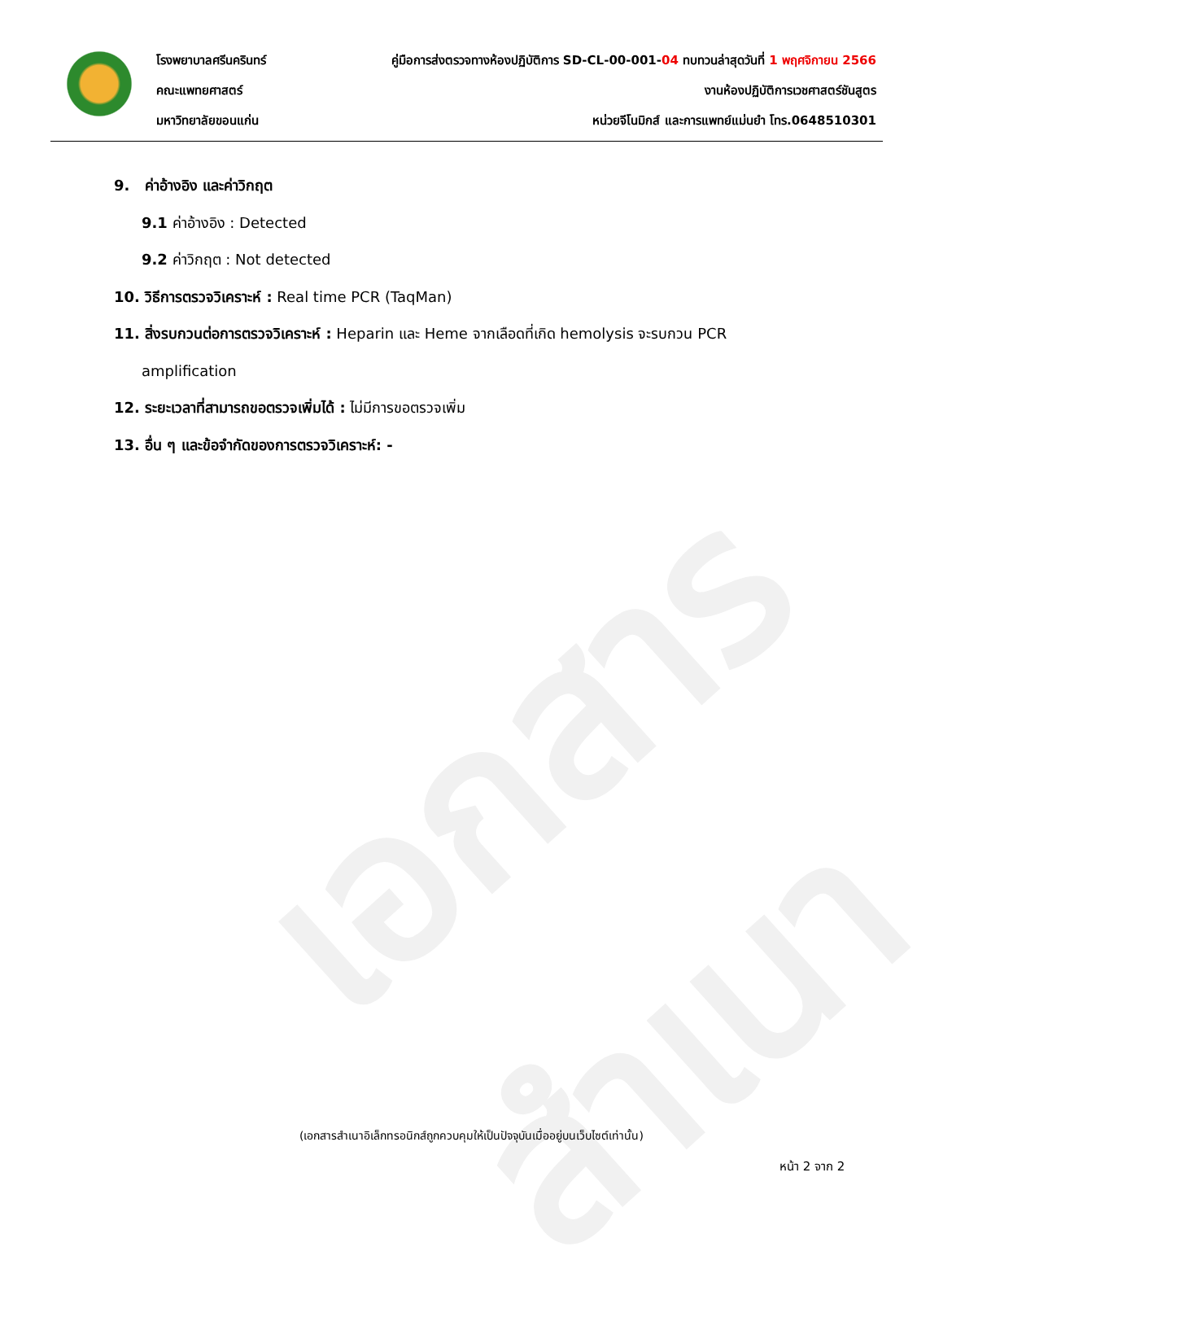เอกสารสำเนา
โรงพยาบาลศรีนครินทร์ คู่มือการส่งตรวจทางห้องปฏิบัติการ SD-CL-00-001-04 ทบทวนล่าสุดวันที่ 1 พฤศจิกายน 2566
คณะแพทยศาสตร์ งานห้องปฏิบัติการเวชศาสตร์ชันสูตร
มหาวิทยาลัยขอนแก่น หน่วยจีโนมิกส์ และการแพทย์แม่นยำ โทร.0648510301
9. ค่าอ้างอิง และค่าวิกฤต
9.1 ค่าอ้างอิง : Detected
9.2 ค่าวิกฤต : Not detected
10. วิธีการตรวจวิเคราะห์ : Real time PCR (TaqMan)
11. สิ่งรบกวนต่อการตรวจวิเคราะห์ : Heparin และ Heme จากเลือดที่เกิด hemolysis จะรบกวน PCR
amplification
12. ระยะเวลาที่สามารถขอตรวจเพิ่มได้ : ไม่มีการขอตรวจเพิ่ม
13. อื่น ๆ และข้อจำกัดของการตรวจวิเคราะห์: -
(เอกสารสำเนาอิเล็กทรอนิกส์ถูกควบคุมให้เป็นปัจจุบันเมื่ออยู่บนเว็บไซต์เท่านั้น)
หน้า 2 จาก 2